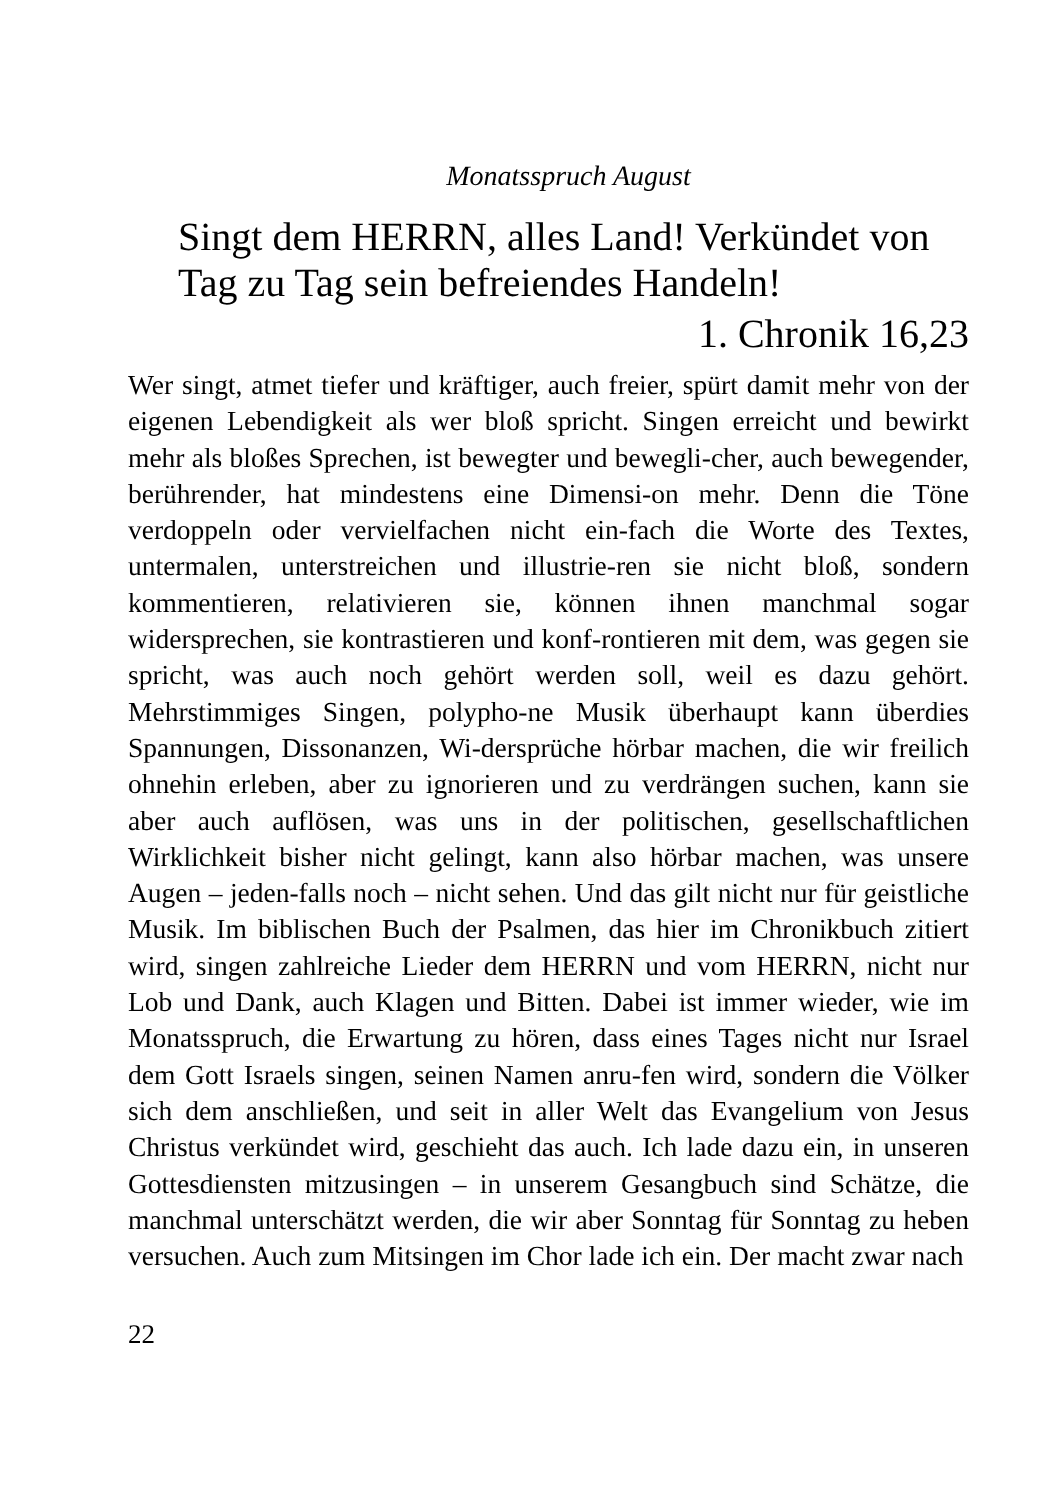Monatsspruch August
Singt dem HERRN, alles Land! Verkündet von Tag zu Tag sein befreiendes Handeln!
1. Chronik 16,23
Wer singt, atmet tiefer und kräftiger, auch freier, spürt damit mehr von der eigenen Lebendigkeit als wer bloß spricht. Singen erreicht und bewirkt mehr als bloßes Sprechen, ist bewegter und bewegli-cher, auch bewegender, berührender, hat mindestens eine Dimensi-on mehr. Denn die Töne verdoppeln oder vervielfachen nicht ein-fach die Worte des Textes, untermalen, unterstreichen und illustrie-ren sie nicht bloß, sondern kommentieren, relativieren sie, können ihnen manchmal sogar widersprechen, sie kontrastieren und konf-rontieren mit dem, was gegen sie spricht, was auch noch gehört werden soll, weil es dazu gehört. Mehrstimmiges Singen, polypho-ne Musik überhaupt kann überdies Spannungen, Dissonanzen, Wi-dersprüche hörbar machen, die wir freilich ohnehin erleben, aber zu ignorieren und zu verdrängen suchen, kann sie aber auch auflösen, was uns in der politischen, gesellschaftlichen Wirklichkeit bisher nicht gelingt, kann also hörbar machen, was unsere Augen – jeden-falls noch – nicht sehen. Und das gilt nicht nur für geistliche Musik. Im biblischen Buch der Psalmen, das hier im Chronikbuch zitiert wird, singen zahlreiche Lieder dem HERRN und vom HERRN, nicht nur Lob und Dank, auch Klagen und Bitten. Dabei ist immer wieder, wie im Monatsspruch, die Erwartung zu hören, dass eines Tages nicht nur Israel dem Gott Israels singen, seinen Namen anru-fen wird, sondern die Völker sich dem anschließen, und seit in aller Welt das Evangelium von Jesus Christus verkündet wird, geschieht das auch. Ich lade dazu ein, in unseren Gottesdiensten mitzusingen – in unserem Gesangbuch sind Schätze, die manchmal unterschätzt werden, die wir aber Sonntag für Sonntag zu heben versuchen. Auch zum Mitsingen im Chor lade ich ein. Der macht zwar nach
22